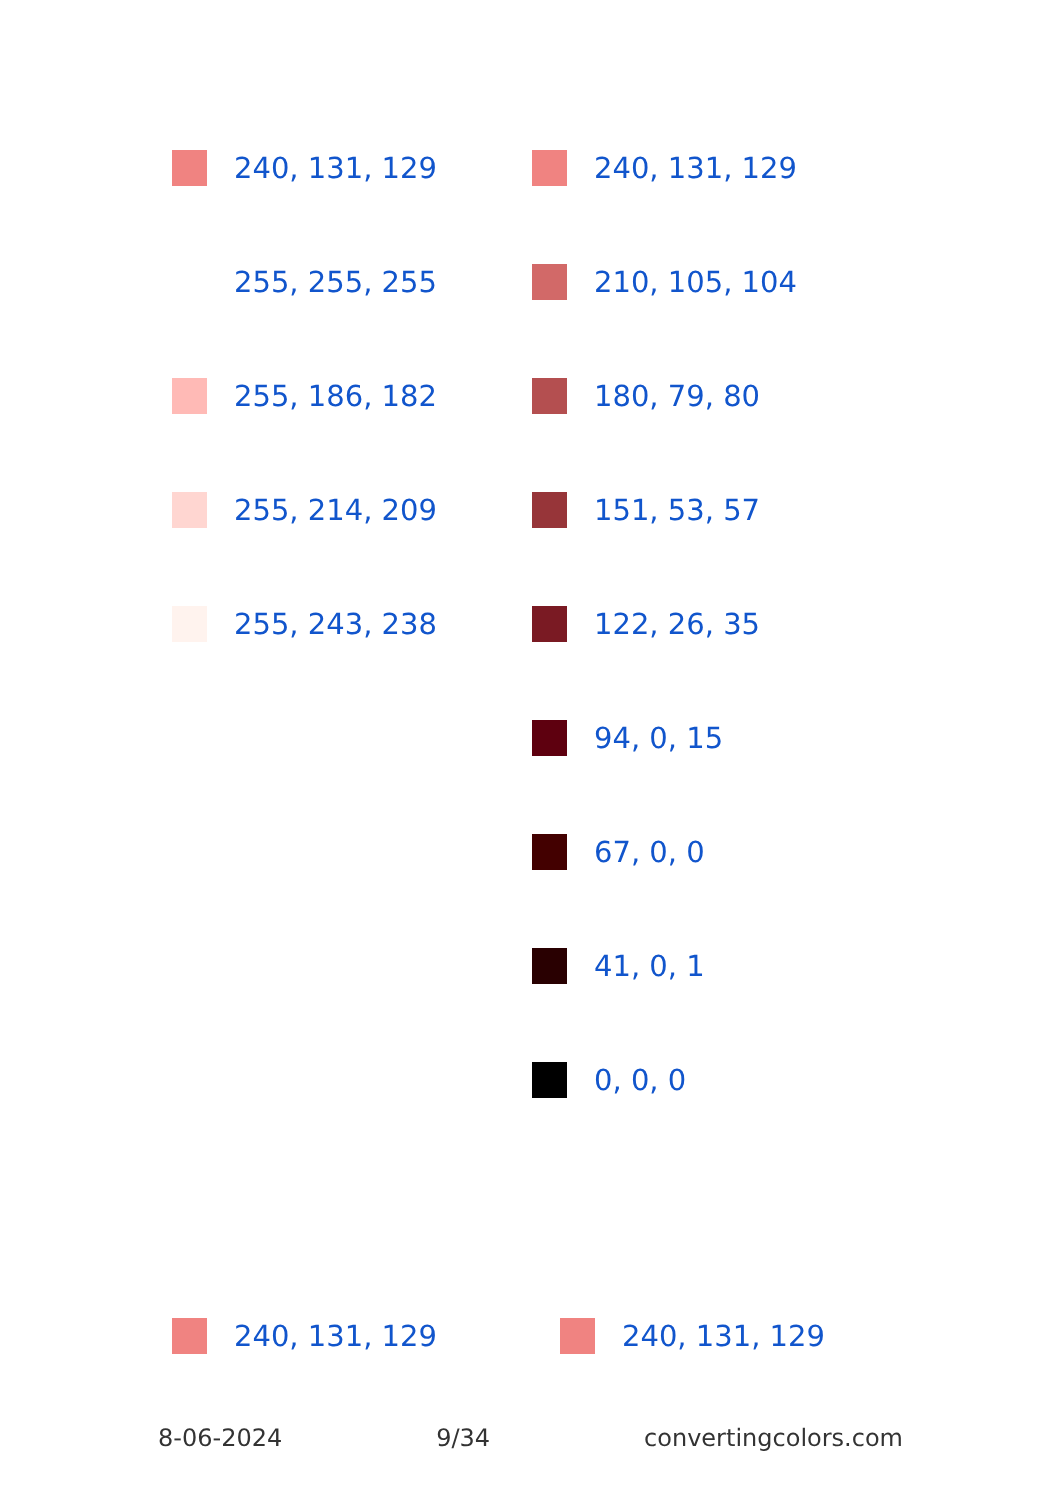240, 131, 129
255, 255, 255
255, 186, 182
255, 214, 209
255, 243, 238
240, 131, 129
210, 105, 104
180, 79, 80
151, 53, 57
122, 26, 35
94, 0, 15
67, 0, 0
41, 0, 1
0, 0, 0
240, 131, 129 240, 131, 129
8-06-2024 9/34 convertingcolors.com